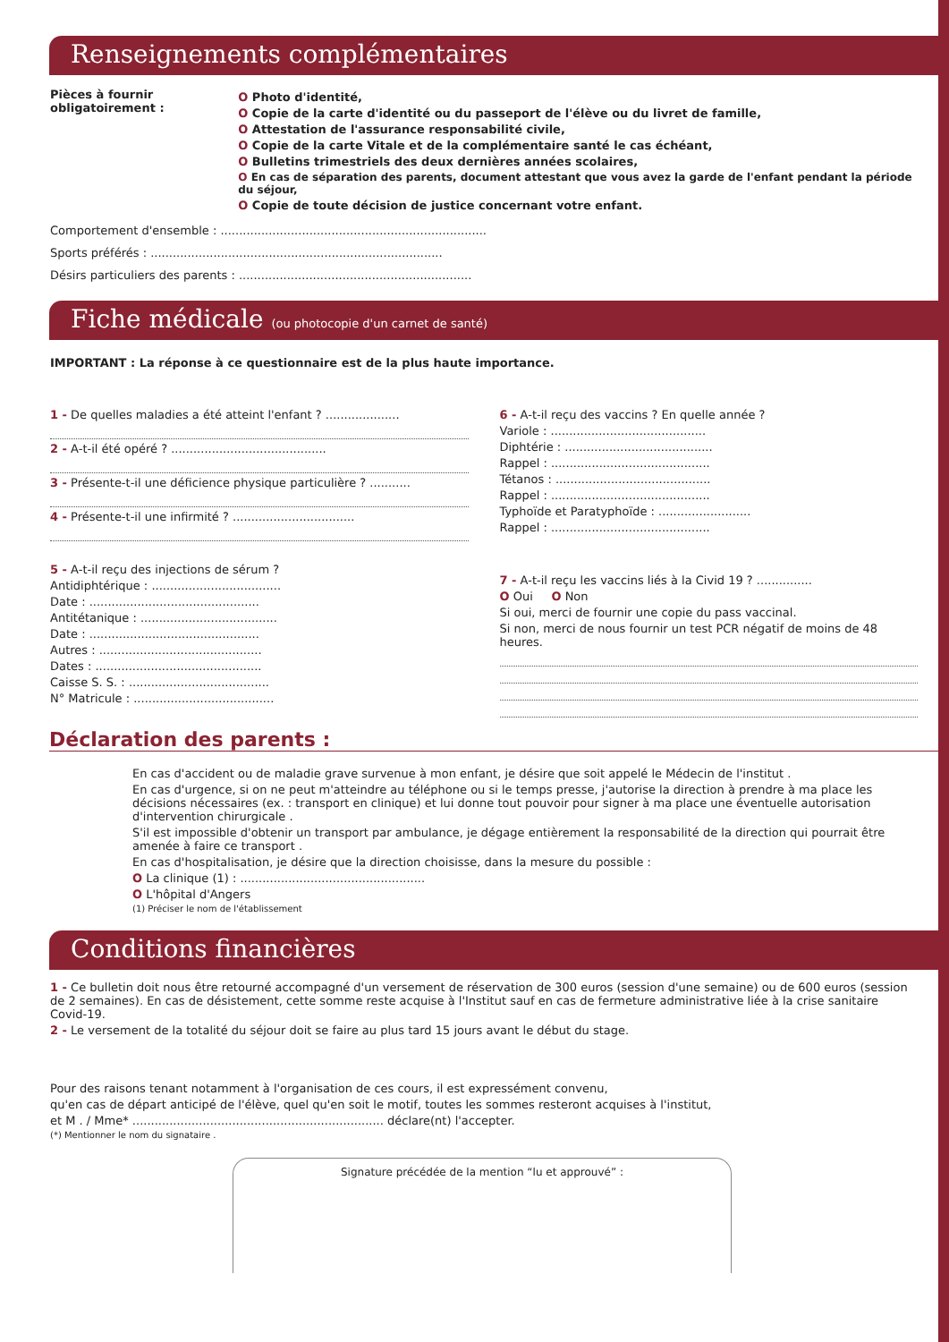Renseignements complémentaires
Pièces à fournir obligatoirement :
O Photo d'identité,
O Copie de la carte d'identité ou du passeport de l'élève ou du livret de famille,
O Attestation de l'assurance responsabilité civile,
O Copie de la carte Vitale et de la complémentaire santé le cas échéant,
O Bulletins trimestriels des deux dernières années scolaires,
O En cas de séparation des parents, document attestant que vous avez la garde de l'enfant pendant la période du séjour,
O Copie de toute décision de justice concernant votre enfant.
Comportement d'ensemble : ........................................................................
Sports préférés : ...............................................................................
Désirs particuliers des parents : ...............................................................
Fiche médicale (ou photocopie d'un carnet de santé)
IMPORTANT : La réponse à ce questionnaire est de la plus haute importance.
1 - De quelles maladies a été atteint l'enfant ? ....................
2 - A-t-il été opéré ? ..........................................
3 - Présente-t-il une déficience physique particulière ? ...........
4 - Présente-t-il une infirmité ? .................................
5 - A-t-il reçu des injections de sérum ?
Antidiphtérique : ...................................
Date : ..............................................
Antitétanique : .....................................
Date : ..............................................
Autres : ............................................
Dates : .............................................
Caisse S. S. : ......................................
N° Matricule : ......................................
6 - A-t-il reçu des vaccins ? En quelle année ?
Variole : ..........................................
Diphtérie : ........................................
Rappel : ...........................................
Tétanos : ..........................................
Rappel : ...........................................
Typhoïde et Paratyphoïde : .........................
Rappel : ...........................................
7 - A-t-il reçu les vaccins liés à la Civid 19 ? ...............
O Oui O Non
Si oui, merci de fournir une copie du pass vaccinal.
Si non, merci de nous fournir un test PCR négatif de moins de 48 heures.
Déclaration des parents :
En cas d'accident ou de maladie grave survenue à mon enfant, je désire que soit appelé le Médecin de l'institut .
En cas d'urgence, si on ne peut m'atteindre au téléphone ou si le temps presse, j'autorise la direction à prendre à ma place les décisions nécessaires (ex. : transport en clinique) et lui donne tout pouvoir pour signer à ma place une éventuelle autorisation d'intervention chirurgicale .
S'il est impossible d'obtenir un transport par ambulance, je dégage entièrement la responsabilité de la direction qui pourrait être amenée à faire ce transport .
En cas d'hospitalisation, je désire que la direction choisisse, dans la mesure du possible :
O La clinique (1) : ..................................................
O L'hôpital d'Angers
(1) Préciser le nom de l'établissement
Conditions financières
1 - Ce bulletin doit nous être retourné accompagné d'un versement de réservation de 300 euros (session d'une semaine) ou de 600 euros (session de 2 semaines). En cas de désistement, cette somme reste acquise à l'Institut sauf en cas de fermeture administrative liée à la crise sanitaire Covid-19.
2 - Le versement de la totalité du séjour doit se faire au plus tard 15 jours avant le début du stage.
Pour des raisons tenant notamment à l'organisation de ces cours, il est expressément convenu,
qu'en cas de départ anticipé de l'élève, quel qu'en soit le motif, toutes les sommes resteront acquises à l'institut,
et M . / Mme* .................................................................... déclare(nt) l'accepter.
(*) Mentionner le nom du signataire .
Signature précédée de la mention “lu et approuvé” :